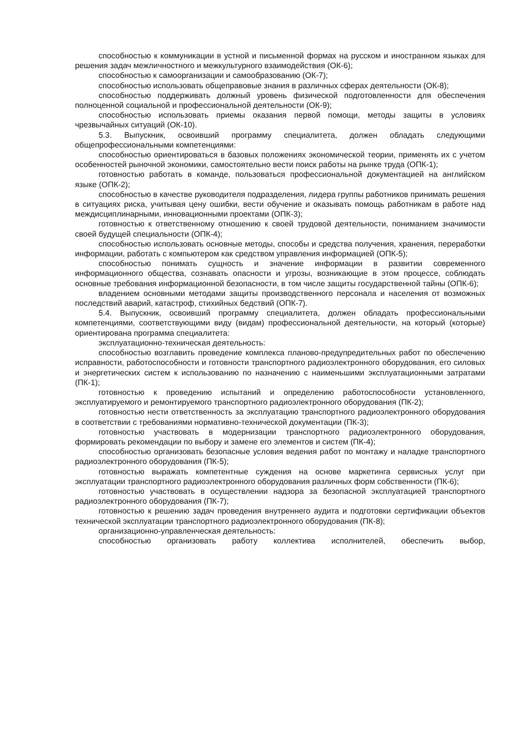способностью к коммуникации в устной и письменной формах на русском и иностранном языках для решения задач межличностного и межкультурного взаимодействия (ОК-6);
способностью к самоорганизации и самообразованию (ОК-7);
способностью использовать общеправовые знания в различных сферах деятельности (ОК-8);
способностью поддерживать должный уровень физической подготовленности для обеспечения полноценной социальной и профессиональной деятельности (ОК-9);
способностью использовать приемы оказания первой помощи, методы защиты в условиях чрезвычайных ситуаций (ОК-10).
5.3. Выпускник, освоивший программу специалитета, должен обладать следующими общепрофессиональными компетенциями:
способностью ориентироваться в базовых положениях экономической теории, применять их с учетом особенностей рыночной экономики, самостоятельно вести поиск работы на рынке труда (ОПК-1);
готовностью работать в команде, пользоваться профессиональной документацией на английском языке (ОПК-2);
способностью в качестве руководителя подразделения, лидера группы работников принимать решения в ситуациях риска, учитывая цену ошибки, вести обучение и оказывать помощь работникам в работе над междисциплинарными, инновационными проектами (ОПК-3);
готовностью к ответственному отношению к своей трудовой деятельности, пониманием значимости своей будущей специальности (ОПК-4);
способностью использовать основные методы, способы и средства получения, хранения, переработки информации, работать с компьютером как средством управления информацией (ОПК-5);
способностью понимать сущность и значение информации в развитии современного информационного общества, сознавать опасности и угрозы, возникающие в этом процессе, соблюдать основные требования информационной безопасности, в том числе защиты государственной тайны (ОПК-6);
владением основными методами защиты производственного персонала и населения от возможных последствий аварий, катастроф, стихийных бедствий (ОПК-7).
5.4. Выпускник, освоивший программу специалитета, должен обладать профессиональными компетенциями, соответствующими виду (видам) профессиональной деятельности, на который (которые) ориентирована программа специалитета:
эксплуатационно-техническая деятельность:
способностью возглавить проведение комплекса планово-предупредительных работ по обеспечению исправности, работоспособности и готовности транспортного радиоэлектронного оборудования, его силовых и энергетических систем к использованию по назначению с наименьшими эксплуатационными затратами (ПК-1);
готовностью к проведению испытаний и определению работоспособности установленного, эксплуатируемого и ремонтируемого транспортного радиоэлектронного оборудования (ПК-2);
готовностью нести ответственность за эксплуатацию транспортного радиоэлектронного оборудования в соответствии с требованиями нормативно-технической документации (ПК-3);
готовностью участвовать в модернизации транспортного радиоэлектронного оборудования, формировать рекомендации по выбору и замене его элементов и систем (ПК-4);
способностью организовать безопасные условия ведения работ по монтажу и наладке транспортного радиоэлектронного оборудования (ПК-5);
готовностью выражать компетентные суждения на основе маркетинга сервисных услуг при эксплуатации транспортного радиоэлектронного оборудования различных форм собственности (ПК-6);
готовностью участвовать в осуществлении надзора за безопасной эксплуатацией транспортного радиоэлектронного оборудования (ПК-7);
готовностью к решению задач проведения внутреннего аудита и подготовки сертификации объектов технической эксплуатации транспортного радиоэлектронного оборудования (ПК-8);
организационно-управленческая деятельность:
способностью организовать работу коллектива исполнителей, обеспечить выбор,